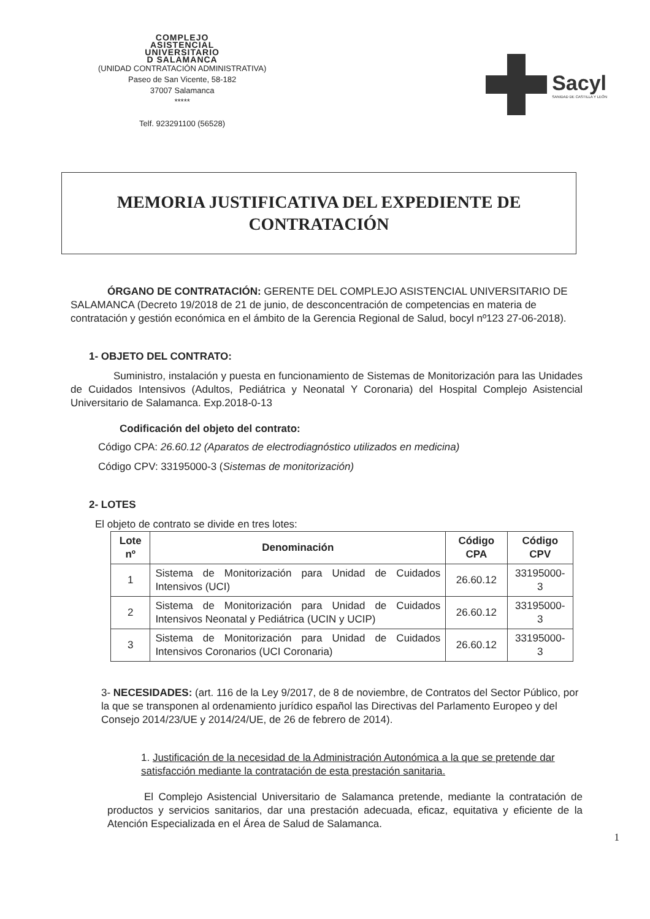COMPLEJO
ASISTENCIAL
UNIVERSITARIO
D SALAMANCA
(UNIDAD CONTRATACIÓN ADMINISTRATIVA)
Paseo de San Vicente, 58-182
37007 Salamanca
*****
Telf. 923291100 (56528)
Sacyl
SANIDAD DE CASTILLA Y LEÓN
MEMORIA JUSTIFICATIVA DEL EXPEDIENTE DE
CONTRATACIÓN
ÓRGANO DE CONTRATACIÓN: GERENTE DEL COMPLEJO ASISTENCIAL UNIVERSITARIO DE SALAMANCA (Decreto 19/2018 de 21 de junio, de desconcentración de competencias en materia de contratación y gestión económica en el ámbito de la Gerencia Regional de Salud, bocyl nº123 27-06-2018).
1- OBJETO DEL CONTRATO:
Suministro, instalación y puesta en funcionamiento de Sistemas de Monitorización para las Unidades de Cuidados Intensivos (Adultos, Pediátrica y Neonatal Y Coronaria) del Hospital Complejo Asistencial Universitario de Salamanca. Exp.2018-0-13
Codificación del objeto del contrato:
Código CPA: 26.60.12 (Aparatos de electrodiagnóstico utilizados en medicina)
Código CPV: 33195000-3 (Sistemas de monitorización)
2- LOTES
El objeto de contrato se divide en tres lotes:
| Lote nº | Denominación | Código CPA | Código CPV |
| --- | --- | --- | --- |
| 1 | Sistema de Monitorización para Unidad de Cuidados Intensivos (UCI) | 26.60.12 | 33195000-3 |
| 2 | Sistema de Monitorización para Unidad de Cuidados Intensivos Neonatal y Pediátrica (UCIN y UCIP) | 26.60.12 | 33195000-3 |
| 3 | Sistema de Monitorización para Unidad de Cuidados Intensivos Coronarios (UCI Coronaria) | 26.60.12 | 33195000-3 |
3- NECESIDADES: (art. 116 de la Ley 9/2017, de 8 de noviembre, de Contratos del Sector Público, por la que se transponen al ordenamiento jurídico español las Directivas del Parlamento Europeo y del Consejo 2014/23/UE y 2014/24/UE, de 26 de febrero de 2014).
1. Justificación de la necesidad de la Administración Autonómica a la que se pretende dar satisfacción mediante la contratación de esta prestación sanitaria.
El Complejo Asistencial Universitario de Salamanca pretende, mediante la contratación de productos y servicios sanitarios, dar una prestación adecuada, eficaz, equitativa y eficiente de la Atención Especializada en el Área de Salud de Salamanca.
1